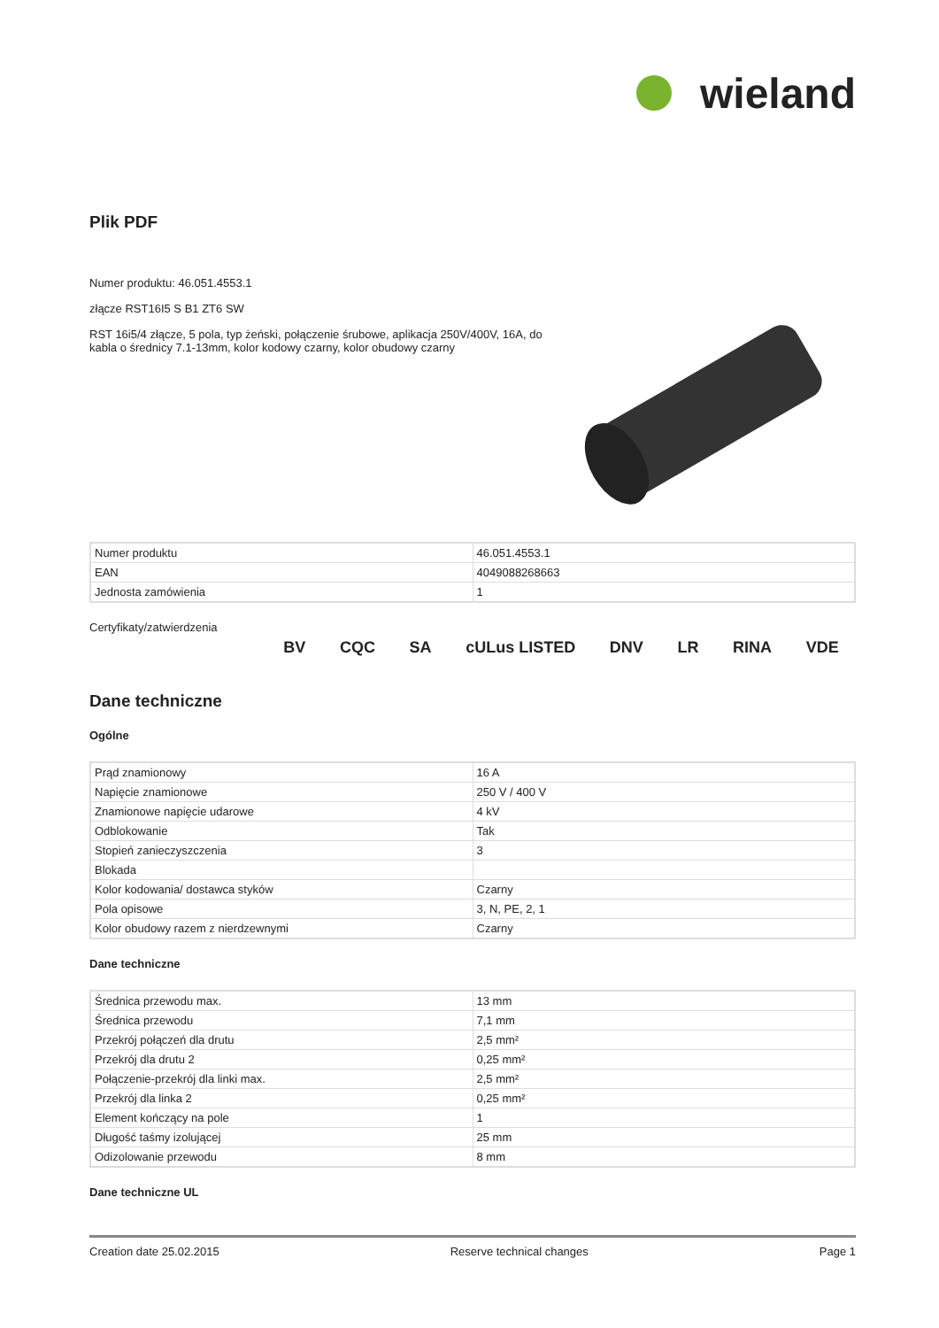wieland
Plik PDF
Numer produktu: 46.051.4553.1
złącze RST16I5 S B1 ZT6 SW
RST 16i5/4 złącze, 5 pola, typ żeński, połączenie śrubowe, aplikacja 250V/400V, 16A, do kabla o średnicy 7.1-13mm, kolor kodowy czarny, kolor obudowy czarny
| Numer produktu | 46.051.4553.1 |
| EAN | 4049088268663 |
| Jednosta zamówienia | 1 |
Certyfikaty/zatwierdzenia
BV CQC SA cULus LISTED DNV LR RINA VDE
Dane techniczne
Ogólne
| Prąd znamionowy | 16 A |
| Napięcie znamionowe | 250 V / 400 V |
| Znamionowe napięcie udarowe | 4 kV |
| Odblokowanie | Tak |
| Stopień zanieczyszczenia | 3 |
| Blokada | |
| Kolor kodowania/ dostawca styków | Czarny |
| Pola opisowe | 3, N, PE, 2, 1 |
| Kolor obudowy razem z nierdzewnymi | Czarny |
Dane techniczne
| Średnica przewodu max. | 13 mm |
| Średnica przewodu | 7,1 mm |
| Przekrój połączeń dla drutu | 2,5 mm² |
| Przekrój dla drutu 2 | 0,25 mm² |
| Połączenie-przekrój dla linki max. | 2,5 mm² |
| Przekrój dla linka 2 | 0,25 mm² |
| Element kończący na pole | 1 |
| Długość taśmy izolującej | 25 mm |
| Odizolowanie przewodu | 8 mm |
Dane techniczne UL
Creation date 25.02.2015 Reserve technical changes Page 1